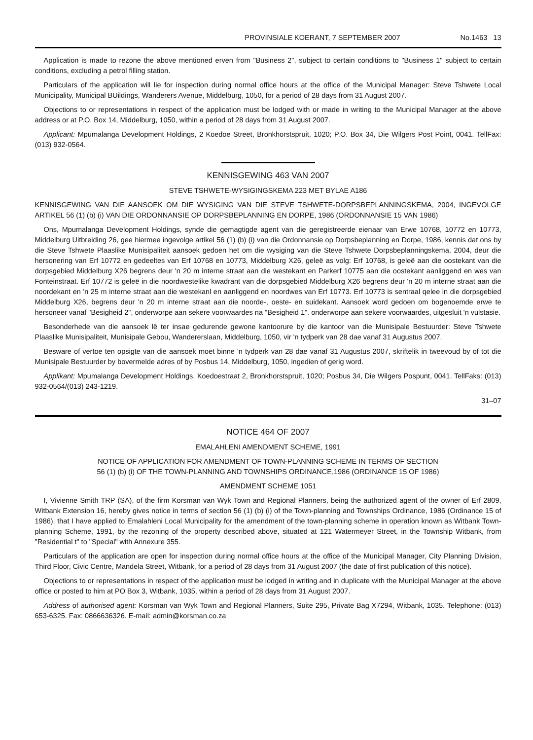PROVINSIALE KOERANT, 7 SEPTEMBER 2007 No.1463 13
Application is made to rezone the above mentioned erven from "Business 2", subject to certain conditions to "Business 1" subject to certain conditions, excluding a petrol filling station.
Particulars of the application will lie for inspection during normal office hours at the office of the Municipal Manager: Steve Tshwete Local Municipality, Municipal BUildings, Wanderers Avenue, Middelburg, 1050, for a period of 28 days from 31 August 2007.
Objections to or representations in respect of the application must be lodged with or made in writing to the Municipal Manager at the above address or at P.O. Box 14, Middelburg, 1050, within a period of 28 days from 31 August 2007.
Applicant: Mpumalanga Development Holdings, 2 Koedoe Street, Bronkhorstspruit, 1020; P.O. Box 34, Die Wilgers Post Point, 0041. TellFax: (013) 932-0564.
KENNISGEWING 463 VAN 2007
STEVE TSHWETE-WYSIGINGSKEMA 223 MET BYLAE A186
KENNISGEWING VAN DIE AANSOEK OM DIE WYSIGING VAN DIE STEVE TSHWETE-DORPSBEPLANNINGSKEMA, 2004, INGEVOLGE ARTIKEL 56 (1) (b) (i) VAN DIE ORDONNANSIE OP DORPSBEPLANNING EN DORPE, 1986 (ORDONNANSIE 15 VAN 1986)
Ons, Mpumalanga Development Holdings, synde die gemagtigde agent van die geregistreerde eienaar van Erwe 10768, 10772 en 10773, Middelburg Uitbreiding 26, gee hiermee ingevolge artikel 56 (1) (b) (i) van die Ordonnansie op Dorpsbeplanning en Dorpe, 1986, kennis dat ons by die Steve Tshwete Plaaslike Munisipaliteit aansoek gedoen het om die wysiging van die Steve Tshwete Dorpsbeplanningskema, 2004, deur die hersonering van Erf 10772 en gedeeltes van Erf 10768 en 10773, Middelburg X26, geleë as volg: Erf 10768, is geleë aan die oostekant van die dorpsgebied Middelburg X26 begrens deur 'n 20 m interne straat aan die westekant en Parkerf 10775 aan die oostekant aanliggend en wes van Fonteinstraat. Erf 10772 is geleë in die noordwestelike kwadrant van die dorpsgebied Middelburg X26 begrens deur 'n 20 m interne straat aan die noordekant en 'n 25 m interne straat aan die westekanl en aanliggend en noordwes van Erf 10773. Erf 10773 is sentraal qelee in die dorpsgebied Middelburg X26, begrens deur 'n 20 m interne straat aan die noorde-, oeste- en suidekant. Aansoek word gedoen om bogenoemde erwe te hersoneer vanaf "Besigheid 2", onderworpe aan sekere voorwaardes na "Besigheid 1". onderworpe aan sekere voorwaardes, uitgesluit 'n vulstasie.
Besonderhede van die aansoek lê ter insae gedurende gewone kantoorure by die kantoor van die Munisipale Bestuurder: Steve Tshwete Plaaslike Munisipaliteit, Munisipale Gebou, Wandererslaan, Middelburg, 1050, vir 'n tydperk van 28 dae vanaf 31 Augustus 2007.
Besware of vertoe ten opsigte van die aansoek moet binne 'n tydperk van 28 dae vanaf 31 Augustus 2007, skriftelik in tweevoud by of tot die Munisipale Bestuurder by bovermelde adres of by Posbus 14, Middelburg, 1050, ingedien of gerig word.
Applikant: Mpumalanga Development Holdings, Koedoestraat 2, Bronkhorstspruit, 1020; Posbus 34, Die Wilgers Pospunt, 0041. TellFaks: (013) 932-0564/(013) 243-1219.
31–07
NOTICE 464 OF 2007
EMALAHLENI AMENDMENT SCHEME, 1991
NOTICE OF APPLICATION FOR AMENDMENT OF TOWN-PLANNING SCHEME IN TERMS OF SECTION
56 (1) (b) (i) OF THE TOWN-PLANNING AND TOWNSHIPS ORDINANCE,1986 (ORDINANCE 15 OF 1986)
AMENDMENT SCHEME 1051
I, Vivienne Smith TRP (SA), of the firm Korsman van Wyk Town and Regional Planners, being the authorized agent of the owner of Erf 2809, Witbank Extension 16, hereby gives notice in terms of section 56 (1) (b) (i) of the Town-planning and Townships Ordinance, 1986 (Ordinance 15 of 1986), that I have applied to Emalahleni Local Municipality for the amendment of the town-planning scheme in operation known as Witbank Town-planning Scheme, 1991, by the rezoning of the property described above, situated at 121 Watermeyer Street, in the Township Witbank, from "Residential t" to "Special" with Annexure 355.
Particulars of the application are open for inspection during normal office hours at the office of the Municipal Manager, City Planning Division, Third Floor, Civic Centre, Mandela Street, Witbank, for a period of 28 days from 31 August 2007 (the date of first publication of this notice).
Objections to or representations in respect of the application must be lodged in writing and in duplicate with the Municipal Manager at the above office or posted to him at PO Box 3, Witbank, 1035, within a period of 28 days from 31 August 2007.
Address of authorised agent: Korsman van Wyk Town and Regional Planners, Suite 295, Private Bag X7294, Witbank, 1035. Telephone: (013) 653-6325. Fax: 0866636326. E-mail: admin@korsman.co.za